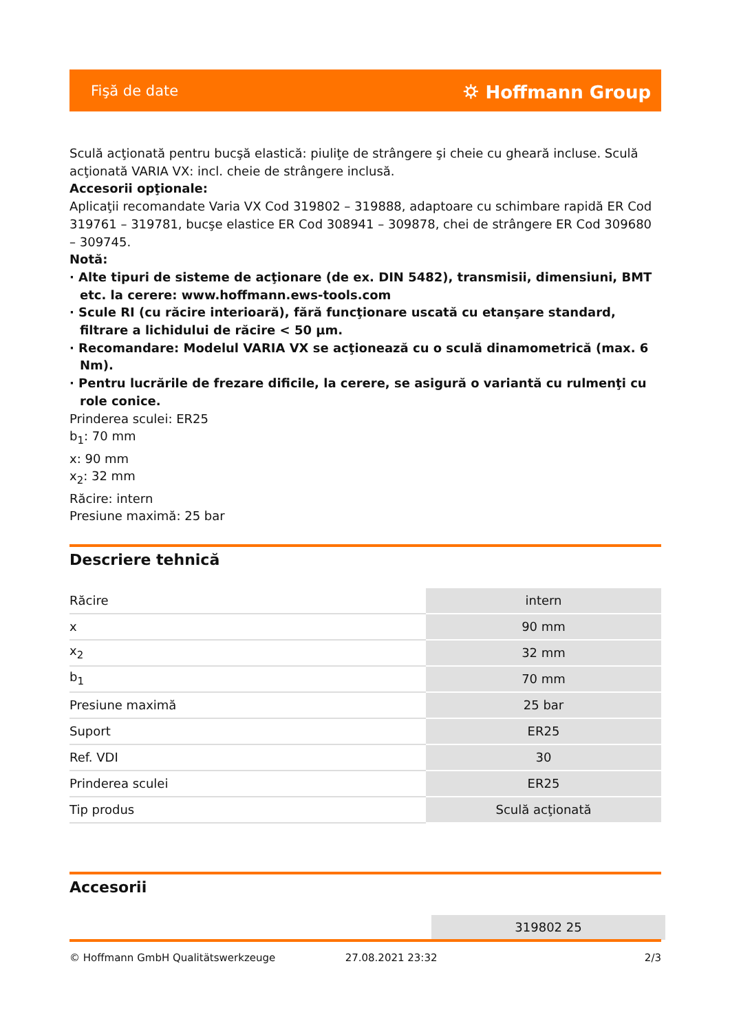Fişă de date ⛭ Hoffmann Group
Sculă acţionată pentru bucşă elastică: piuliţe de strângere şi cheie cu gheară incluse. Sculă acţionată VARIA VX: incl. cheie de strângere inclusă.
Accesorii opţionale:
Aplicaţii recomandate Varia VX Cod 319802 – 319888, adaptoare cu schimbare rapidă ER Cod 319761 – 319781, bucşe elastice ER Cod 308941 – 309878, chei de strângere ER Cod 309680 – 309745.
Notă:
· Alte tipuri de sisteme de acţionare (de ex. DIN 5482), transmisii, dimensiuni, BMT etc. la cerere: www.hoffmann.ews-tools.com
· Scule RI (cu răcire interioară), fără funcţionare uscată cu etanşare standard, filtrare a lichidului de răcire < 50 µm.
· Recomandare: Modelul VARIA VX se acţionează cu o sculă dinamometrică (max. 6 Nm).
· Pentru lucrările de frezare dificile, la cerere, se asigură o variantă cu rulmenţi cu role conice.
Prinderea sculei: ER25
b<sub>1</sub>: 70 mm
x: 90 mm
x<sub>2</sub>: 32 mm
Răcire: intern
Presiune maximă: 25 bar
Descriere tehnică
| Răcire | intern |
| x | 90 mm |
| x<sub>2</sub> | 32 mm |
| b<sub>1</sub> | 70 mm |
| Presiune maximă | 25 bar |
| Suport | ER25 |
| Ref. VDI | 30 |
| Prinderea sculei | ER25 |
| Tip produs | Sculă acţionată |
Accesorii
319802 25
© Hoffmann GmbH Qualitätswerkzeuge 27.08.2021 23:32 2/3